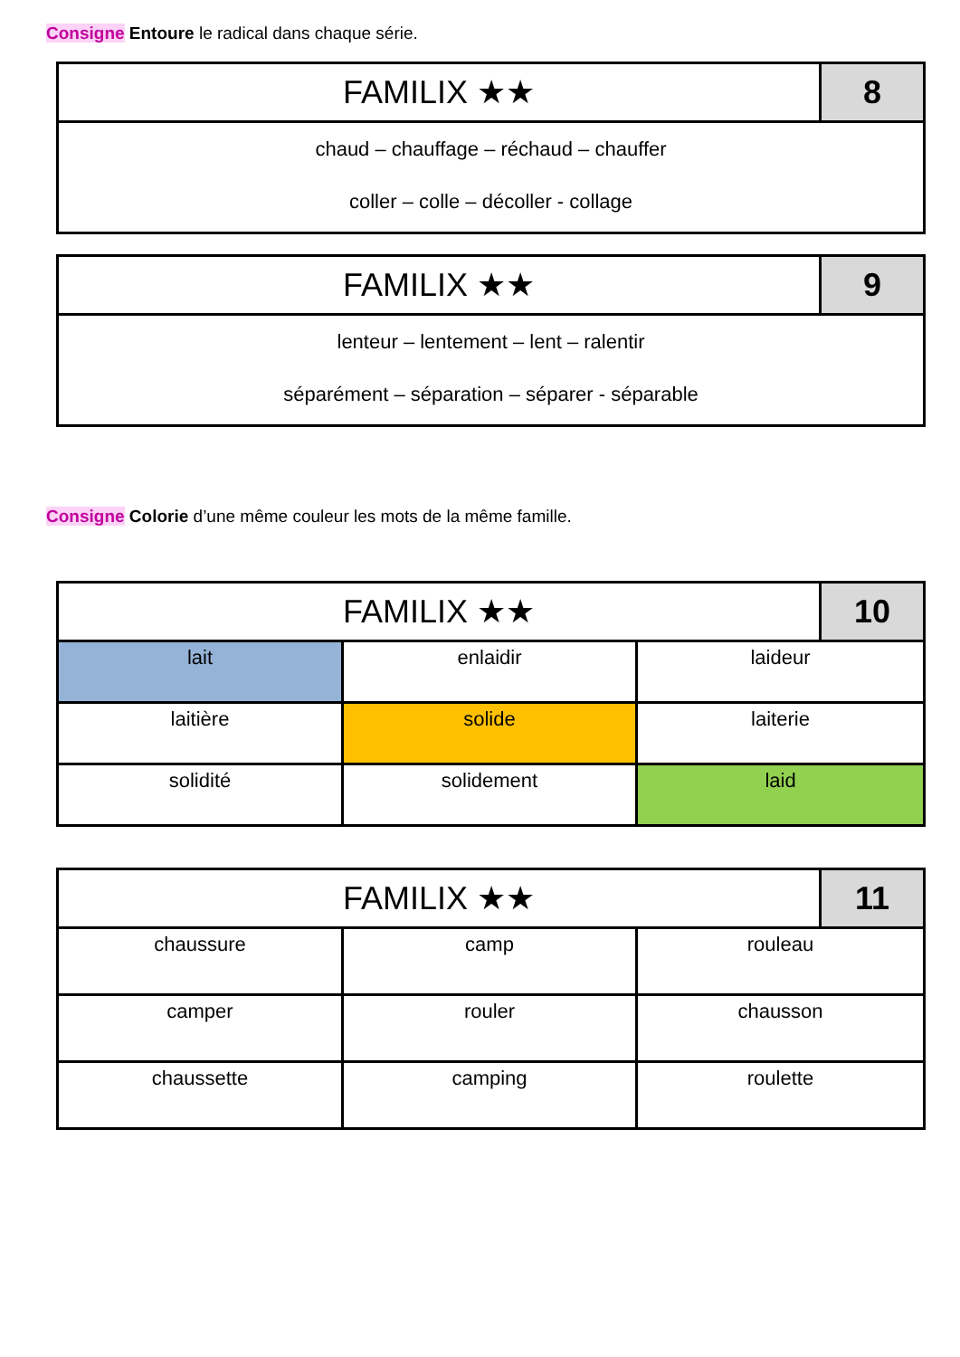Consigne Entoure le radical dans chaque série.
| FAMILIX ★★ | 8 |
| --- | --- |
| chaud – chauffage – réchaud – chauffer coller – colle – décoller - collage | |
| FAMILIX ★★ | 9 |
| --- | --- |
| lenteur – lentement – lent – ralentir séparément – séparation – séparer - séparable | |
Consigne Colorie d’une même couleur les mots de la même famille.
| FAMILIX ★★ | | | 10 |
| --- | --- | --- | --- |
| lait | enlaidir | laideur | |
| laitière | solide | laiterie | |
| solidité | solidement | laid | |
| FAMILIX ★★ | | | 11 |
| --- | --- | --- | --- |
| chaussure | camp | rouleau | |
| camper | rouler | chausson | |
| chaussette | camping | roulette | |